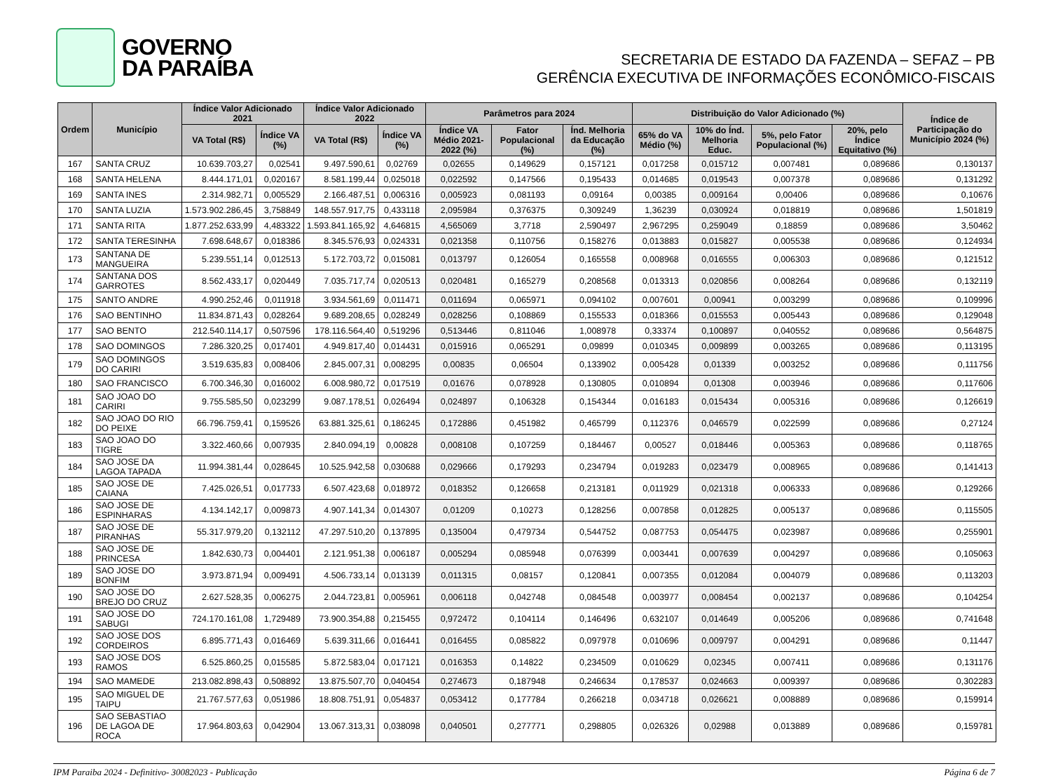GOVERNO
DA PARAÍBA
SECRETARIA DE ESTADO DA FAZENDA – SEFAZ – PB
GERÊNCIA EXECUTIVA DE INFORMAÇÕES ECONÔMICO-FISCAIS
| Ordem | Município | Índice Valor Adicionado 2021 | | Índice Valor Adicionado 2022 | | Parâmetros para 2024 | | | Distribuição do Valor Adicionado (%) | | | | Índice de Participação do Município 2024 (%) |
| --- | --- | --- | --- | --- | --- | --- | --- | --- | --- | --- | --- | --- | --- |
| | | VA Total (R$) | Índice VA (%) | VA Total (R$) | Índice VA (%) | Índice VA Médio 2021-2022 (%) | Fator Populacional (%) | Índ. Melhoria da Educação (%) | 65% do VA Médio (%) | 10% do Índ. Melhoria Educ. | 5%, pelo Fator Populacional (%) | 20%, pelo Índice Equitativo (%) | |
| 167 | SANTA CRUZ | 10.639.703,27 | 0,02541 | 9.497.590,61 | 0,02769 | 0,02655 | 0,149629 | 0,157121 | 0,017258 | 0,015712 | 0,007481 | 0,089686 | 0,130137 |
| 168 | SANTA HELENA | 8.444.171,01 | 0,020167 | 8.581.199,44 | 0,025018 | 0,022592 | 0,147566 | 0,195433 | 0,014685 | 0,019543 | 0,007378 | 0,089686 | 0,131292 |
| 169 | SANTA INES | 2.314.982,71 | 0,005529 | 2.166.487,51 | 0,006316 | 0,005923 | 0,081193 | 0,09164 | 0,00385 | 0,009164 | 0,00406 | 0,089686 | 0,10676 |
| 170 | SANTA LUZIA | 1.573.902.286,45 | 3,758849 | 148.557.917,75 | 0,433118 | 2,095984 | 0,376375 | 0,309249 | 1,36239 | 0,030924 | 0,018819 | 0,089686 | 1,501819 |
| 171 | SANTA RITA | 1.877.252.633,99 | 4,483322 | 1.593.841.165,92 | 4,646815 | 4,565069 | 3,7718 | 2,590497 | 2,967295 | 0,259049 | 0,18859 | 0,089686 | 3,50462 |
| 172 | SANTA TERESINHA | 7.698.648,67 | 0,018386 | 8.345.576,93 | 0,024331 | 0,021358 | 0,110756 | 0,158276 | 0,013883 | 0,015827 | 0,005538 | 0,089686 | 0,124934 |
| 173 | SANTANA DE MANGUEIRA | 5.239.551,14 | 0,012513 | 5.172.703,72 | 0,015081 | 0,013797 | 0,126054 | 0,165558 | 0,008968 | 0,016555 | 0,006303 | 0,089686 | 0,121512 |
| 174 | SANTANA DOS GARROTES | 8.562.433,17 | 0,020449 | 7.035.717,74 | 0,020513 | 0,020481 | 0,165279 | 0,208568 | 0,013313 | 0,020856 | 0,008264 | 0,089686 | 0,132119 |
| 175 | SANTO ANDRE | 4.990.252,46 | 0,011918 | 3.934.561,69 | 0,011471 | 0,011694 | 0,065971 | 0,094102 | 0,007601 | 0,00941 | 0,003299 | 0,089686 | 0,109996 |
| 176 | SAO BENTINHO | 11.834.871,43 | 0,028264 | 9.689.208,65 | 0,028249 | 0,028256 | 0,108869 | 0,155533 | 0,018366 | 0,015553 | 0,005443 | 0,089686 | 0,129048 |
| 177 | SAO BENTO | 212.540.114,17 | 0,507596 | 178.116.564,40 | 0,519296 | 0,513446 | 0,811046 | 1,008978 | 0,33374 | 0,100897 | 0,040552 | 0,089686 | 0,564875 |
| 178 | SAO DOMINGOS | 7.286.320,25 | 0,017401 | 4.949.817,40 | 0,014431 | 0,015916 | 0,065291 | 0,09899 | 0,010345 | 0,009899 | 0,003265 | 0,089686 | 0,113195 |
| 179 | SAO DOMINGOS DO CARIRI | 3.519.635,83 | 0,008406 | 2.845.007,31 | 0,008295 | 0,00835 | 0,06504 | 0,133902 | 0,005428 | 0,01339 | 0,003252 | 0,089686 | 0,111756 |
| 180 | SAO FRANCISCO | 6.700.346,30 | 0,016002 | 6.008.980,72 | 0,017519 | 0,01676 | 0,078928 | 0,130805 | 0,010894 | 0,01308 | 0,003946 | 0,089686 | 0,117606 |
| 181 | SAO JOAO DO CARIRI | 9.755.585,50 | 0,023299 | 9.087.178,51 | 0,026494 | 0,024897 | 0,106328 | 0,154344 | 0,016183 | 0,015434 | 0,005316 | 0,089686 | 0,126619 |
| 182 | SAO JOAO DO RIO DO PEIXE | 66.796.759,41 | 0,159526 | 63.881.325,61 | 0,186245 | 0,172886 | 0,451982 | 0,465799 | 0,112376 | 0,046579 | 0,022599 | 0,089686 | 0,27124 |
| 183 | SAO JOAO DO TIGRE | 3.322.460,66 | 0,007935 | 2.840.094,19 | 0,00828 | 0,008108 | 0,107259 | 0,184467 | 0,00527 | 0,018446 | 0,005363 | 0,089686 | 0,118765 |
| 184 | SAO JOSE DA LAGOA TAPADA | 11.994.381,44 | 0,028645 | 10.525.942,58 | 0,030688 | 0,029666 | 0,179293 | 0,234794 | 0,019283 | 0,023479 | 0,008965 | 0,089686 | 0,141413 |
| 185 | SAO JOSE DE CAIANA | 7.425.026,51 | 0,017733 | 6.507.423,68 | 0,018972 | 0,018352 | 0,126658 | 0,213181 | 0,011929 | 0,021318 | 0,006333 | 0,089686 | 0,129266 |
| 186 | SAO JOSE DE ESPINHARAS | 4.134.142,17 | 0,009873 | 4.907.141,34 | 0,014307 | 0,01209 | 0,10273 | 0,128256 | 0,007858 | 0,012825 | 0,005137 | 0,089686 | 0,115505 |
| 187 | SAO JOSE DE PIRANHAS | 55.317.979,20 | 0,132112 | 47.297.510,20 | 0,137895 | 0,135004 | 0,479734 | 0,544752 | 0,087753 | 0,054475 | 0,023987 | 0,089686 | 0,255901 |
| 188 | SAO JOSE DE PRINCESA | 1.842.630,73 | 0,004401 | 2.121.951,38 | 0,006187 | 0,005294 | 0,085948 | 0,076399 | 0,003441 | 0,007639 | 0,004297 | 0,089686 | 0,105063 |
| 189 | SAO JOSE DO BONFIM | 3.973.871,94 | 0,009491 | 4.506.733,14 | 0,013139 | 0,011315 | 0,08157 | 0,120841 | 0,007355 | 0,012084 | 0,004079 | 0,089686 | 0,113203 |
| 190 | SAO JOSE DO BREJO DO CRUZ | 2.627.528,35 | 0,006275 | 2.044.723,81 | 0,005961 | 0,006118 | 0,042748 | 0,084548 | 0,003977 | 0,008454 | 0,002137 | 0,089686 | 0,104254 |
| 191 | SAO JOSE DO SABUGI | 724.170.161,08 | 1,729489 | 73.900.354,88 | 0,215455 | 0,972472 | 0,104114 | 0,146496 | 0,632107 | 0,014649 | 0,005206 | 0,089686 | 0,741648 |
| 192 | SAO JOSE DOS CORDEIROS | 6.895.771,43 | 0,016469 | 5.639.311,66 | 0,016441 | 0,016455 | 0,085822 | 0,097978 | 0,010696 | 0,009797 | 0,004291 | 0,089686 | 0,11447 |
| 193 | SAO JOSE DOS RAMOS | 6.525.860,25 | 0,015585 | 5.872.583,04 | 0,017121 | 0,016353 | 0,14822 | 0,234509 | 0,010629 | 0,02345 | 0,007411 | 0,089686 | 0,131176 |
| 194 | SAO MAMEDE | 213.082.898,43 | 0,508892 | 13.875.507,70 | 0,040454 | 0,274673 | 0,187948 | 0,246634 | 0,178537 | 0,024663 | 0,009397 | 0,089686 | 0,302283 |
| 195 | SAO MIGUEL DE TAIPU | 21.767.577,63 | 0,051986 | 18.808.751,91 | 0,054837 | 0,053412 | 0,177784 | 0,266218 | 0,034718 | 0,026621 | 0,008889 | 0,089686 | 0,159914 |
| 196 | SAO SEBASTIAO DE LAGOA DE ROCA | 17.964.803,63 | 0,042904 | 13.067.313,31 | 0,038098 | 0,040501 | 0,277771 | 0,298805 | 0,026326 | 0,02988 | 0,013889 | 0,089686 | 0,159781 |
IPM Paraiba 2024 - Definitivo- 30082023 - Publicação Página 6 de 7